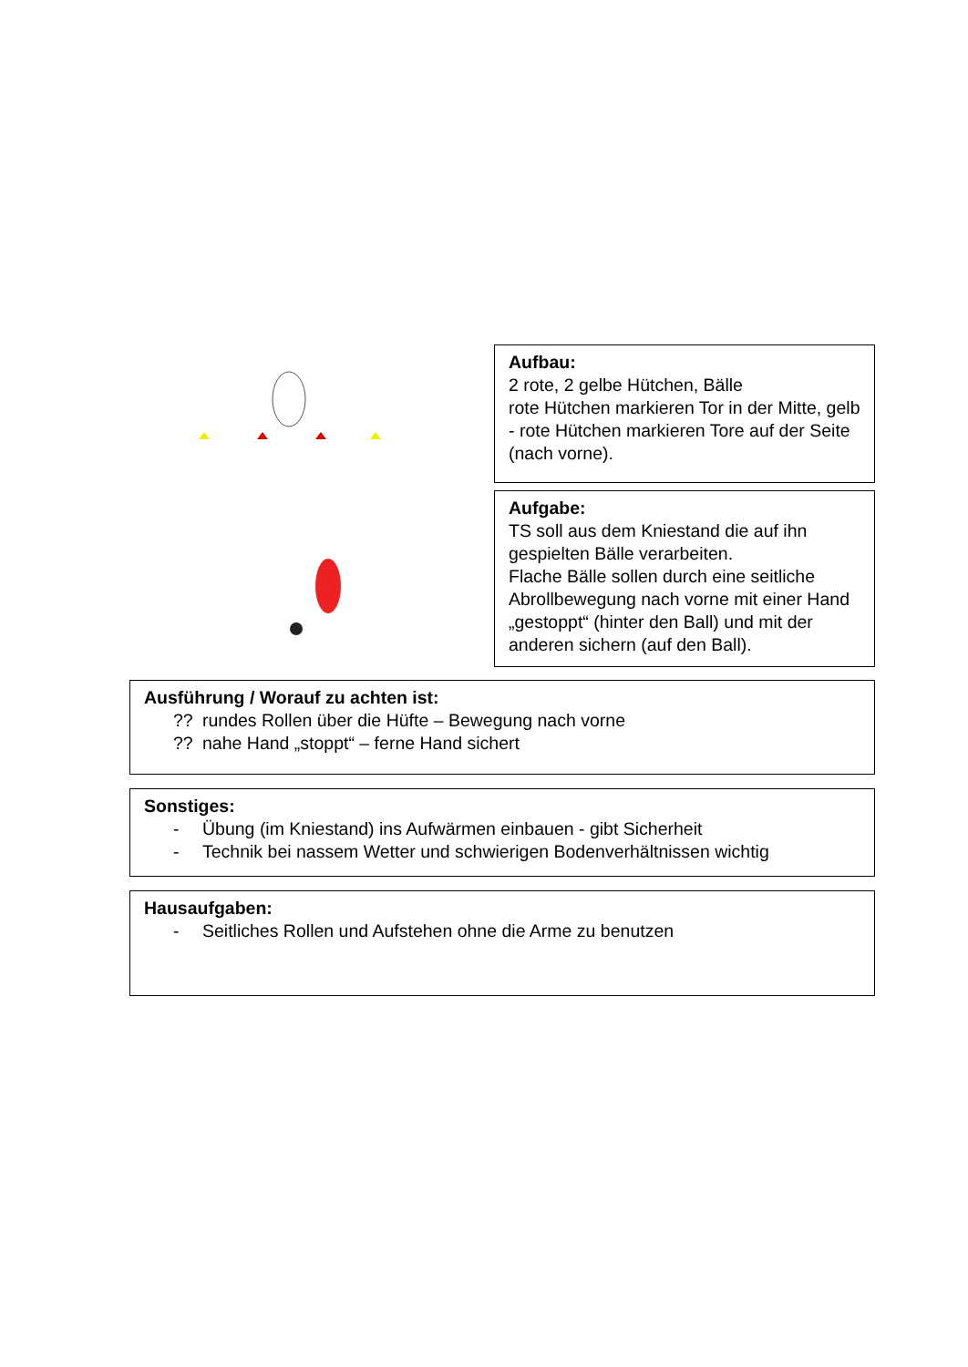Aufbau:
2 rote, 2 gelbe Hütchen, Bälle
rote Hütchen markieren Tor in der Mitte, gelb - rote Hütchen markieren Tore auf der Seite (nach vorne).
Aufgabe:
TS soll aus dem Kniestand die auf ihn gespielten Bälle verarbeiten.
Flache Bälle sollen durch eine seitliche Abrollbewegung nach vorne mit einer Hand „gestoppt“ (hinter den Ball) und mit der anderen sichern (auf den Ball).
Ausführung / Worauf zu achten ist:
?? rundes Rollen über die Hüfte – Bewegung nach vorne
?? nahe Hand „stoppt“ – ferne Hand sichert
Sonstiges:
- Übung (im Kniestand) ins Aufwärmen einbauen - gibt Sicherheit
- Technik bei nassem Wetter und schwierigen Bodenverhältnissen wichtig
Hausaufgaben:
- Seitliches Rollen und Aufstehen ohne die Arme zu benutzen